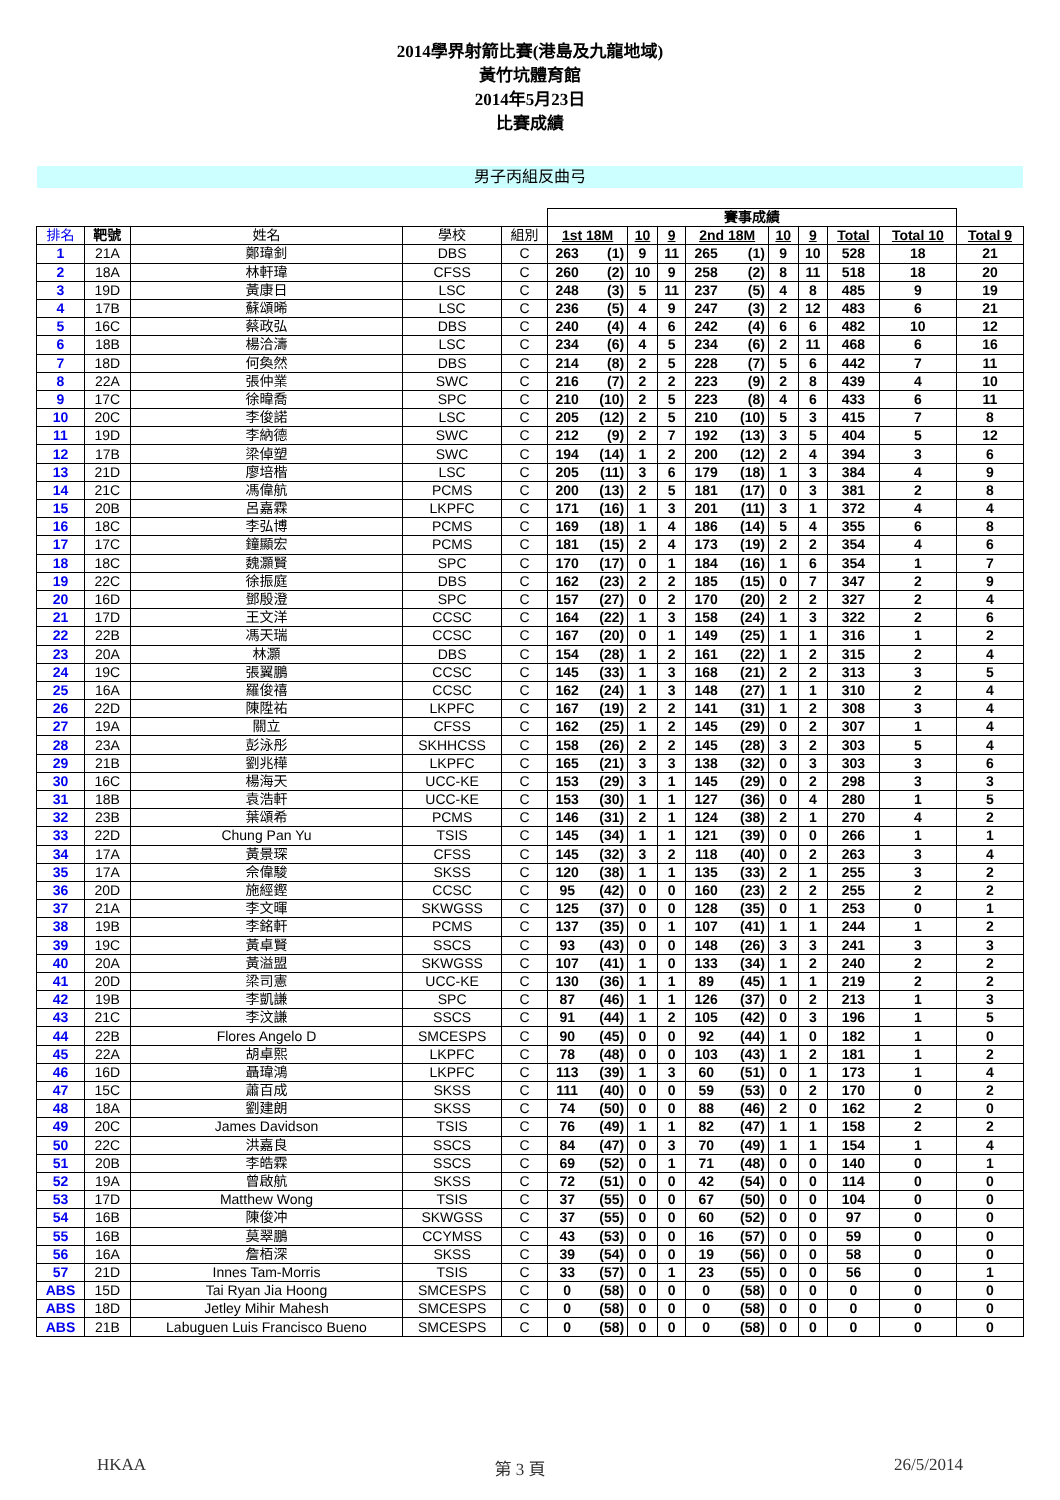2014學界射箭比賽(港島及九龍地域)
黃竹坑體育館
2014年5月23日
比賽成績
男子丙組反曲弓
| | | | | | 賽事成績 | | | | | | | | | | |
| 排名 | 靶號 | 姓名 | 學校 | 組別 | 1st 18M | | 10 | 9 | 2nd 18M | | 10 | 9 | Total | Total 10 | Total 9 |
| 1 | 21A | 鄭瑋釗 | DBS | C | 263 | (1) | 9 | 11 | 265 | (1) | 9 | 10 | 528 | 18 | 21 |
| 2 | 18A | 林軒瑋 | CFSS | C | 260 | (2) | 10 | 9 | 258 | (2) | 8 | 11 | 518 | 18 | 20 |
| 3 | 19D | 黃康日 | LSC | C | 248 | (3) | 5 | 11 | 237 | (5) | 4 | 8 | 485 | 9 | 19 |
| 4 | 17B | 蘇頌晞 | LSC | C | 236 | (5) | 4 | 9 | 247 | (3) | 2 | 12 | 483 | 6 | 21 |
| 5 | 16C | 蔡政弘 | DBS | C | 240 | (4) | 4 | 6 | 242 | (4) | 6 | 6 | 482 | 10 | 12 |
| 6 | 18B | 楊洽濤 | LSC | C | 234 | (6) | 4 | 5 | 234 | (6) | 2 | 11 | 468 | 6 | 16 |
| 7 | 18D | 何奐然 | DBS | C | 214 | (8) | 2 | 5 | 228 | (7) | 5 | 6 | 442 | 7 | 11 |
| 8 | 22A | 張仲業 | SWC | C | 216 | (7) | 2 | 2 | 223 | (9) | 2 | 8 | 439 | 4 | 10 |
| 9 | 17C | 徐暐喬 | SPC | C | 210 | (10) | 2 | 5 | 223 | (8) | 4 | 6 | 433 | 6 | 11 |
| 10 | 20C | 李俊諾 | LSC | C | 205 | (12) | 2 | 5 | 210 | (10) | 5 | 3 | 415 | 7 | 8 |
| 11 | 19D | 李納德 | SWC | C | 212 | (9) | 2 | 7 | 192 | (13) | 3 | 5 | 404 | 5 | 12 |
| 12 | 17B | 梁倬塑 | SWC | C | 194 | (14) | 1 | 2 | 200 | (12) | 2 | 4 | 394 | 3 | 6 |
| 13 | 21D | 廖培楷 | LSC | C | 205 | (11) | 3 | 6 | 179 | (18) | 1 | 3 | 384 | 4 | 9 |
| 14 | 21C | 馮偉航 | PCMS | C | 200 | (13) | 2 | 5 | 181 | (17) | 0 | 3 | 381 | 2 | 8 |
| 15 | 20B | 呂嘉霖 | LKPFC | C | 171 | (16) | 1 | 3 | 201 | (11) | 3 | 1 | 372 | 4 | 4 |
| 16 | 18C | 李弘博 | PCMS | C | 169 | (18) | 1 | 4 | 186 | (14) | 5 | 4 | 355 | 6 | 8 |
| 17 | 17C | 鐘顯宏 | PCMS | C | 181 | (15) | 2 | 4 | 173 | (19) | 2 | 2 | 354 | 4 | 6 |
| 18 | 18C | 魏灝賢 | SPC | C | 170 | (17) | 0 | 1 | 184 | (16) | 1 | 6 | 354 | 1 | 7 |
| 19 | 22C | 徐振庭 | DBS | C | 162 | (23) | 2 | 2 | 185 | (15) | 0 | 7 | 347 | 2 | 9 |
| 20 | 16D | 鄧殷澄 | SPC | C | 157 | (27) | 0 | 2 | 170 | (20) | 2 | 2 | 327 | 2 | 4 |
| 21 | 17D | 王文洋 | CCSC | C | 164 | (22) | 1 | 3 | 158 | (24) | 1 | 3 | 322 | 2 | 6 |
| 22 | 22B | 馮天瑞 | CCSC | C | 167 | (20) | 0 | 1 | 149 | (25) | 1 | 1 | 316 | 1 | 2 |
| 23 | 20A | 林灝 | DBS | C | 154 | (28) | 1 | 2 | 161 | (22) | 1 | 2 | 315 | 2 | 4 |
| 24 | 19C | 張翼鵬 | CCSC | C | 145 | (33) | 1 | 3 | 168 | (21) | 2 | 2 | 313 | 3 | 5 |
| 25 | 16A | 羅俊禧 | CCSC | C | 162 | (24) | 1 | 3 | 148 | (27) | 1 | 1 | 310 | 2 | 4 |
| 26 | 22D | 陳陞祐 | LKPFC | C | 167 | (19) | 2 | 2 | 141 | (31) | 1 | 2 | 308 | 3 | 4 |
| 27 | 19A | 關立 | CFSS | C | 162 | (25) | 1 | 2 | 145 | (29) | 0 | 2 | 307 | 1 | 4 |
| 28 | 23A | 彭泳彤 | SKHHCSS | C | 158 | (26) | 2 | 2 | 145 | (28) | 3 | 2 | 303 | 5 | 4 |
| 29 | 21B | 劉兆樺 | LKPFC | C | 165 | (21) | 3 | 3 | 138 | (32) | 0 | 3 | 303 | 3 | 6 |
| 30 | 16C | 楊海天 | UCC-KE | C | 153 | (29) | 3 | 1 | 145 | (29) | 0 | 2 | 298 | 3 | 3 |
| 31 | 18B | 袁浩軒 | UCC-KE | C | 153 | (30) | 1 | 1 | 127 | (36) | 0 | 4 | 280 | 1 | 5 |
| 32 | 23B | 葉頌希 | PCMS | C | 146 | (31) | 2 | 1 | 124 | (38) | 2 | 1 | 270 | 4 | 2 |
| 33 | 22D | Chung Pan Yu | TSIS | C | 145 | (34) | 1 | 1 | 121 | (39) | 0 | 0 | 266 | 1 | 1 |
| 34 | 17A | 黃景琛 | CFSS | C | 145 | (32) | 3 | 2 | 118 | (40) | 0 | 2 | 263 | 3 | 4 |
| 35 | 17A | 佘偉駿 | SKSS | C | 120 | (38) | 1 | 1 | 135 | (33) | 2 | 1 | 255 | 3 | 2 |
| 36 | 20D | 施經鏗 | CCSC | C | 95 | (42) | 0 | 0 | 160 | (23) | 2 | 2 | 255 | 2 | 2 |
| 37 | 21A | 李文暉 | SKWGSS | C | 125 | (37) | 0 | 0 | 128 | (35) | 0 | 1 | 253 | 0 | 1 |
| 38 | 19B | 李銘軒 | PCMS | C | 137 | (35) | 0 | 1 | 107 | (41) | 1 | 1 | 244 | 1 | 2 |
| 39 | 19C | 黃卓賢 | SSCS | C | 93 | (43) | 0 | 0 | 148 | (26) | 3 | 3 | 241 | 3 | 3 |
| 40 | 20A | 黃溢盟 | SKWGSS | C | 107 | (41) | 1 | 0 | 133 | (34) | 1 | 2 | 240 | 2 | 2 |
| 41 | 20D | 梁司憲 | UCC-KE | C | 130 | (36) | 1 | 1 | 89 | (45) | 1 | 1 | 219 | 2 | 2 |
| 42 | 19B | 李凱謙 | SPC | C | 87 | (46) | 1 | 1 | 126 | (37) | 0 | 2 | 213 | 1 | 3 |
| 43 | 21C | 李汶謙 | SSCS | C | 91 | (44) | 1 | 2 | 105 | (42) | 0 | 3 | 196 | 1 | 5 |
| 44 | 22B | Flores Angelo D | SMCESPS | C | 90 | (45) | 0 | 0 | 92 | (44) | 1 | 0 | 182 | 1 | 0 |
| 45 | 22A | 胡卓熙 | LKPFC | C | 78 | (48) | 0 | 0 | 103 | (43) | 1 | 2 | 181 | 1 | 2 |
| 46 | 16D | 聶瑋鴻 | LKPFC | C | 113 | (39) | 1 | 3 | 60 | (51) | 0 | 1 | 173 | 1 | 4 |
| 47 | 15C | 蕭百成 | SKSS | C | 111 | (40) | 0 | 0 | 59 | (53) | 0 | 2 | 170 | 0 | 2 |
| 48 | 18A | 劉建朗 | SKSS | C | 74 | (50) | 0 | 0 | 88 | (46) | 2 | 0 | 162 | 2 | 0 |
| 49 | 20C | James Davidson | TSIS | C | 76 | (49) | 1 | 1 | 82 | (47) | 1 | 1 | 158 | 2 | 2 |
| 50 | 22C | 洪嘉良 | SSCS | C | 84 | (47) | 0 | 3 | 70 | (49) | 1 | 1 | 154 | 1 | 4 |
| 51 | 20B | 李皓霖 | SSCS | C | 69 | (52) | 0 | 1 | 71 | (48) | 0 | 0 | 140 | 0 | 1 |
| 52 | 19A | 曾啟航 | SKSS | C | 72 | (51) | 0 | 0 | 42 | (54) | 0 | 0 | 114 | 0 | 0 |
| 53 | 17D | Matthew Wong | TSIS | C | 37 | (55) | 0 | 0 | 67 | (50) | 0 | 0 | 104 | 0 | 0 |
| 54 | 16B | 陳俊冲 | SKWGSS | C | 37 | (55) | 0 | 0 | 60 | (52) | 0 | 0 | 97 | 0 | 0 |
| 55 | 16B | 莫翠鵬 | CCYMSS | C | 43 | (53) | 0 | 0 | 16 | (57) | 0 | 0 | 59 | 0 | 0 |
| 56 | 16A | 詹栢深 | SKSS | C | 39 | (54) | 0 | 0 | 19 | (56) | 0 | 0 | 58 | 0 | 0 |
| 57 | 21D | Innes Tam-Morris | TSIS | C | 33 | (57) | 0 | 1 | 23 | (55) | 0 | 0 | 56 | 0 | 1 |
| ABS | 15D | Tai Ryan Jia Hoong | SMCESPS | C | 0 | (58) | 0 | 0 | 0 | (58) | 0 | 0 | 0 | 0 | 0 |
| ABS | 18D | Jetley Mihir Mahesh | SMCESPS | C | 0 | (58) | 0 | 0 | 0 | (58) | 0 | 0 | 0 | 0 | 0 |
| ABS | 21B | Labuguen Luis Francisco Bueno | SMCESPS | C | 0 | (58) | 0 | 0 | 0 | (58) | 0 | 0 | 0 | 0 | 0 |
HKAA 第 3 頁 26/5/2014